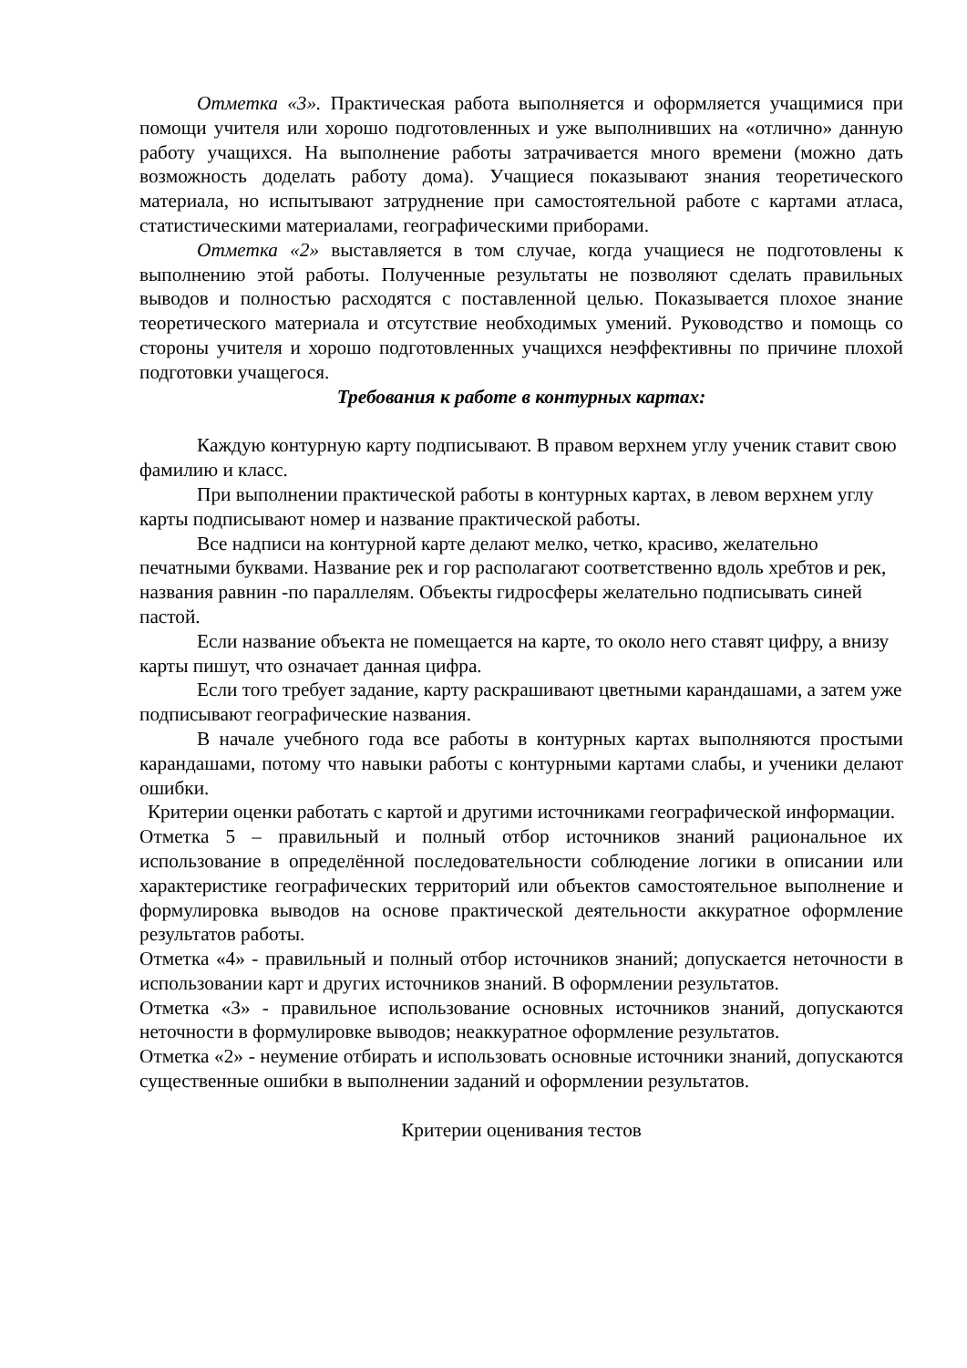Отметка «3». Практическая работа выполняется и оформляется учащимися при помощи учителя или хорошо подготовленных и уже выполнивших на «отлично» данную работу учащихся. На выполнение работы затрачивается много времени (можно дать возможность доделать работу дома). Учащиеся показывают знания теоретического материала, но испытывают затруднение при самостоятельной работе с картами атласа, статистическими материалами, географическими приборами.
Отметка «2» выставляется в том случае, когда учащиеся не подготовлены к выполнению этой работы. Полученные результаты не позволяют сделать правильных выводов и полностью расходятся с поставленной целью. Показывается плохое знание теоретического материала и отсутствие необходимых умений. Руководство и помощь со стороны учителя и хорошо подготовленных учащихся неэффективны по причине плохой подготовки учащегося.
Требования к работе в контурных картах:
Каждую контурную карту подписывают. В правом верхнем углу ученик ставит свою фамилию и класс.
При выполнении практической работы в контурных картах, в левом верхнем углу карты подписывают номер и название практической работы.
Все надписи на контурной карте делают мелко, четко, красиво, желательно печатными буквами. Название рек и гор располагают соответственно вдоль хребтов и рек, названия равнин -по параллелям. Объекты гидросферы желательно подписывать синей пастой.
Если название объекта не помещается на карте, то около него ставят цифру, а внизу карты пишут, что означает данная цифра.
Если того требует задание, карту раскрашивают цветными карандашами, а затем уже подписывают географические названия.
В начале учебного года все работы в контурных картах выполняются простыми карандашами, потому что навыки работы с контурными картами слабы, и ученики делают ошибки.
Критерии оценки работать с картой и другими источниками географической информации.
Отметка 5 – правильный и полный отбор источников знаний рациональное их использование в определённой последовательности соблюдение логики в описании или характеристике географических территорий или объектов самостоятельное выполнение и формулировка выводов на основе практической деятельности аккуратное оформление результатов работы.
Отметка «4» - правильный и полный отбор источников знаний; допускается неточности в использовании карт и других источников знаний. В оформлении результатов.
Отметка «3» - правильное использование основных источников знаний, допускаются неточности в формулировке выводов; неаккуратное оформление результатов.
Отметка «2» - неумение отбирать и использовать основные источники знаний, допускаются существенные ошибки в выполнении заданий и оформлении результатов.
Критерии оценивания тестов